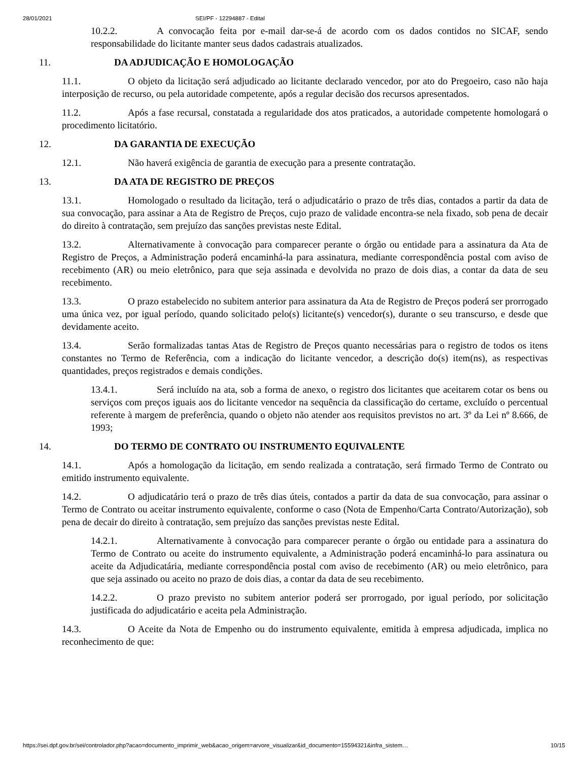28/01/2021 SEI/PF - 12294887 - Edital
10.2.2. A convocação feita por e-mail dar-se-á de acordo com os dados contidos no SICAF, sendo responsabilidade do licitante manter seus dados cadastrais atualizados.
11. DA ADJUDICAÇÃO E HOMOLOGAÇÃO
11.1. O objeto da licitação será adjudicado ao licitante declarado vencedor, por ato do Pregoeiro, caso não haja interposição de recurso, ou pela autoridade competente, após a regular decisão dos recursos apresentados.
11.2. Após a fase recursal, constatada a regularidade dos atos praticados, a autoridade competente homologará o procedimento licitatório.
12. DA GARANTIA DE EXECUÇÃO
12.1. Não haverá exigência de garantia de execução para a presente contratação.
13. DA ATA DE REGISTRO DE PREÇOS
13.1. Homologado o resultado da licitação, terá o adjudicatário o prazo de três dias, contados a partir da data de sua convocação, para assinar a Ata de Registro de Preços, cujo prazo de validade encontra-se nela fixado, sob pena de decair do direito à contratação, sem prejuízo das sanções previstas neste Edital.
13.2. Alternativamente à convocação para comparecer perante o órgão ou entidade para a assinatura da Ata de Registro de Preços, a Administração poderá encaminhá-la para assinatura, mediante correspondência postal com aviso de recebimento (AR) ou meio eletrônico, para que seja assinada e devolvida no prazo de dois dias, a contar da data de seu recebimento.
13.3. O prazo estabelecido no subitem anterior para assinatura da Ata de Registro de Preços poderá ser prorrogado uma única vez, por igual período, quando solicitado pelo(s) licitante(s) vencedor(s), durante o seu transcurso, e desde que devidamente aceito.
13.4. Serão formalizadas tantas Atas de Registro de Preços quanto necessárias para o registro de todos os itens constantes no Termo de Referência, com a indicação do licitante vencedor, a descrição do(s) item(ns), as respectivas quantidades, preços registrados e demais condições.
13.4.1. Será incluído na ata, sob a forma de anexo, o registro dos licitantes que aceitarem cotar os bens ou serviços com preços iguais aos do licitante vencedor na sequência da classificação do certame, excluído o percentual referente à margem de preferência, quando o objeto não atender aos requisitos previstos no art. 3º da Lei nº 8.666, de 1993;
14. DO TERMO DE CONTRATO OU INSTRUMENTO EQUIVALENTE
14.1. Após a homologação da licitação, em sendo realizada a contratação, será firmado Termo de Contrato ou emitido instrumento equivalente.
14.2. O adjudicatário terá o prazo de três dias úteis, contados a partir da data de sua convocação, para assinar o Termo de Contrato ou aceitar instrumento equivalente, conforme o caso (Nota de Empenho/Carta Contrato/Autorização), sob pena de decair do direito à contratação, sem prejuízo das sanções previstas neste Edital.
14.2.1. Alternativamente à convocação para comparecer perante o órgão ou entidade para a assinatura do Termo de Contrato ou aceite do instrumento equivalente, a Administração poderá encaminhá-lo para assinatura ou aceite da Adjudicatária, mediante correspondência postal com aviso de recebimento (AR) ou meio eletrônico, para que seja assinado ou aceito no prazo de dois dias, a contar da data de seu recebimento.
14.2.2. O prazo previsto no subitem anterior poderá ser prorrogado, por igual período, por solicitação justificada do adjudicatário e aceita pela Administração.
14.3. O Aceite da Nota de Empenho ou do instrumento equivalente, emitida à empresa adjudicada, implica no reconhecimento de que:
https://sei.dpf.gov.br/sei/controlador.php?acao=documento_imprimir_web&acao_origem=arvore_visualizar&id_documento=15594321&infra_sistem… 10/15